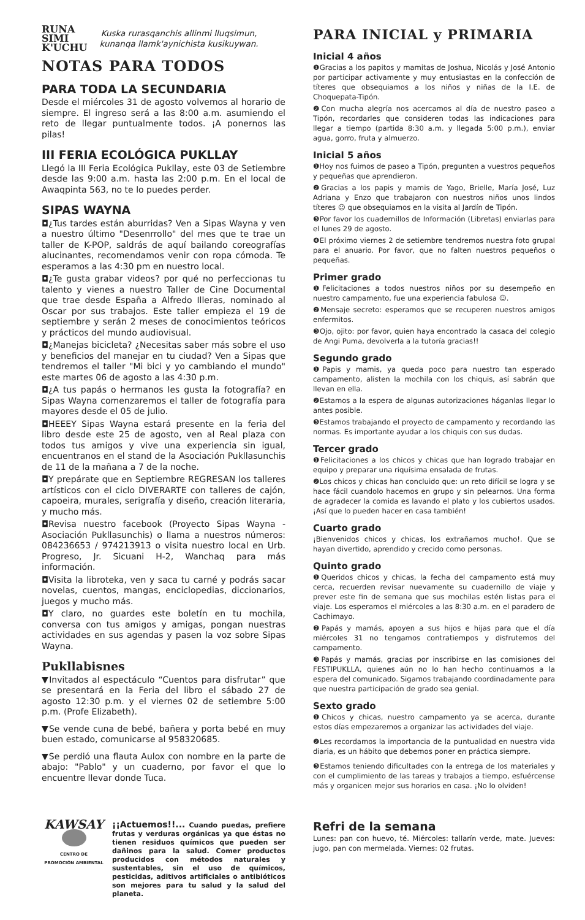RUNA
SIMI
K'UCHU
Kuska rurasqanchis allinmi lluqsimun,
kunanqa llamk'aynichista kusikuywan.
NOTAS PARA TODOS
PARA TODA LA SECUNDARIA
Desde el miércoles 31 de agosto volvemos al horario de siempre. El ingreso será a las 8:00 a.m. asumiendo el reto de llegar puntualmente todos. ¡A ponernos las pilas!
III FERIA ECOLÓGICA PUKLLAY
Llegó la III Feria Ecológica Pukllay, este 03 de Setiembre desde las 9:00 a.m. hasta las 2:00 p.m. En el local de Awaqpinta 563, no te lo puedes perder.
SIPAS WAYNA
◘¿Tus tardes están aburridas? Ven a Sipas Wayna y ven a nuestro último "Desenrrollo" del mes que te trae un taller de K-POP, saldrás de aquí bailando coreografías alucinantes, recomendamos venir con ropa cómoda. Te esperamos a las 4:30 pm en nuestro local.
◘¿Te gusta grabar videos? por qué no perfeccionas tu talento y vienes a nuestro Taller de Cine Documental que trae desde España a Alfredo Illeras, nominado al Oscar por sus trabajos. Este taller empieza el 19 de septiembre y serán 2 meses de conocimientos teóricos y prácticos del mundo audiovisual.
◘¿Manejas bicicleta? ¿Necesitas saber más sobre el uso y beneficios del manejar en tu ciudad? Ven a Sipas que tendremos el taller "Mi bici y yo cambiando el mundo" este martes 06 de agosto a las 4:30 p.m.
◘¿A tus papás o hermanos les gusta la fotografía? en Sipas Wayna comenzaremos el taller de fotografía para mayores desde el 05 de julio.
◘HEEEY Sipas Wayna estará presente en la feria del libro desde este 25 de agosto, ven al Real plaza con todos tus amigos y vive una experiencia sin igual, encuentranos en el stand de la Asociación Pukllasunchis de 11 de la mañana a 7 de la noche.
◘Y prepárate que en Septiembre REGRESAN los talleres artísticos con el ciclo DIVERARTE con talleres de cajón, capoeira, murales, serigrafía y diseño, creación literaria, y mucho más.
◘Revisa nuestro facebook (Proyecto Sipas Wayna - Asociación Pukllasunchis) o llama a nuestros números: 084236653 / 974213913 o visita nuestro local en Urb. Progreso, Jr. Sicuani H-2, Wanchaq para más información.
◘Visita la libroteka, ven y saca tu carné y podrás sacar novelas, cuentos, mangas, enciclopedias, diccionarios, juegos y mucho más.
◘Y claro, no guardes este boletín en tu mochila, conversa con tus amigos y amigas, pongan nuestras actividades en sus agendas y pasen la voz sobre Sipas Wayna.
Pukllabisnes
▼Invitados al espectáculo “Cuentos para disfrutar” que se presentará en la Feria del libro el sábado 27 de agosto 12:30 p.m. y el viernes 02 de setiembre 5:00 p.m. (Profe Elizabeth).
▼Se vende cuna de bebé, bañera y porta bebé en muy buen estado, comunicarse al 958320685.
▼Se perdió una flauta Aulox con nombre en la parte de abajo: "Pablo" y un cuaderno, por favor el que lo encuentre llevar donde Tuca.
KAWSAY
CENTRO DE
PROMOCIÓN AMBIENTAL
¡¡Actuemos!!... Cuando puedas, prefiere frutas y verduras orgánicas ya que éstas no tienen residuos químicos que pueden ser dañinos para la salud. Comer productos producidos con métodos naturales y sustentables, sin el uso de químicos, pesticidas, aditivos artificiales o antibióticos son mejores para tu salud y la salud del planeta.
PARA INICIAL y PRIMARIA
Inicial 4 años
❶Gracias a los papitos y mamitas de Joshua, Nicolás y José Antonio por participar activamente y muy entusiastas en la confección de títeres que obsequiamos a los niños y niñas de la I.E. de Choquepata-Tipón.
❷Con mucha alegría nos acercamos al día de nuestro paseo a Tipón, recordarles que consideren todas las indicaciones para llegar a tiempo (partida 8:30 a.m. y llegada 5:00 p.m.), enviar agua, gorro, fruta y almuerzo.
Inicial 5 años
❶Hoy nos fuimos de paseo a Tipón, pregunten a vuestros pequeños y pequeñas que aprendieron.
❷Gracias a los papis y mamis de Yago, Brielle, María José, Luz Adriana y Enzo que trabajaron con nuestros niños unos lindos títeres ☺ que obsequiamos en la visita al Jardín de Tipón.
❸Por favor los cuadernillos de Información (Libretas) enviarlas para el lunes 29 de agosto.
❹El próximo viernes 2 de setiembre tendremos nuestra foto grupal para el anuario. Por favor, que no falten nuestros pequeños o pequeñas.
Primer grado
❶Felicitaciones a todos nuestros niños por su desempeño en nuestro campamento, fue una experiencia fabulosa ☺.
❷Mensaje secreto: esperamos que se recuperen nuestros amigos enfermitos.
❸Ojo, ojito: por favor, quien haya encontrado la casaca del colegio de Angi Puma, devolverla a la tutoría gracias!!
Segundo grado
❶Papis y mamis, ya queda poco para nuestro tan esperado campamento, alisten la mochila con los chiquis, así sabrán que llevan en ella.
❷Estamos a la espera de algunas autorizaciones háganlas llegar lo antes posible.
❸Estamos trabajando el proyecto de campamento y recordando las normas. Es importante ayudar a los chiquis con sus dudas.
Tercer grado
❶Felicitaciones a los chicos y chicas que han logrado trabajar en equipo y preparar una riquísima ensalada de frutas.
❷Los chicos y chicas han concluido que: un reto difícil se logra y se hace fácil cuandolo hacemos en grupo y sin pelearnos. Una forma de agradecer la comida es lavando el plato y los cubiertos usados. ¡Así que lo pueden hacer en casa también!
Cuarto grado
¡Bienvenidos chicos y chicas, los extrañamos mucho!. Que se hayan divertido, aprendido y crecido como personas.
Quinto grado
❶Queridos chicos y chicas, la fecha del campamento está muy cerca, recuerden revisar nuevamente su cuadernillo de viaje y prever este fin de semana que sus mochilas estén listas para el viaje. Los esperamos el miércoles a las 8:30 a.m. en el paradero de Cachimayo.
❷Papás y mamás, apoyen a sus hijos e hijas para que el día miércoles 31 no tengamos contratiempos y disfrutemos del campamento.
❸Papás y mamás, gracias por inscribirse en las comisiones del FESTIPUKLLA, quienes aún no lo han hecho continuamos a la espera del comunicado. Sigamos trabajando coordinadamente para que nuestra participación de grado sea genial.
Sexto grado
❶Chicos y chicas, nuestro campamento ya se acerca, durante estos días empezaremos a organizar las actividades del viaje.
❷Les recordamos la importancia de la puntualidad en nuestra vida diaria, es un hábito que debemos poner en práctica siempre.
❸Estamos teniendo dificultades con la entrega de los materiales y con el cumplimiento de las tareas y trabajos a tiempo, esfuércense más y organicen mejor sus horarios en casa. ¡No lo olviden!
Refri de la semana
Lunes: pan con huevo, té. Miércoles: tallarín verde, mate. Jueves: jugo, pan con mermelada. Viernes: 02 frutas.